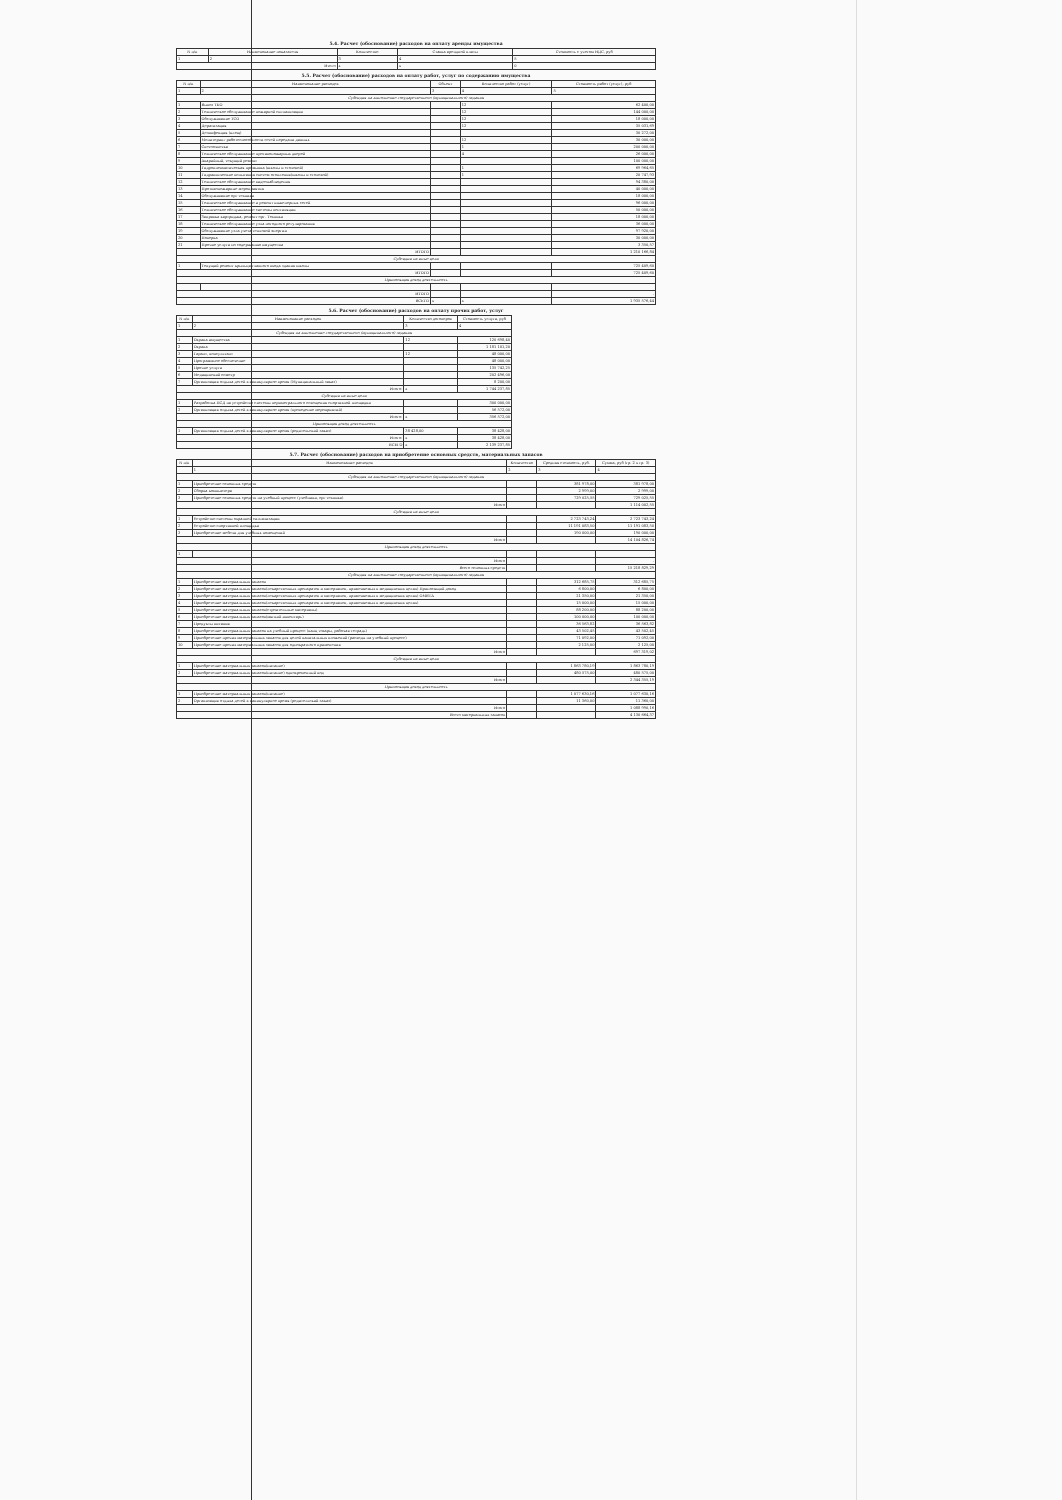5.4. Расчет (обоснование) расходов на оплату аренды имущества
| N п/п | Наименование показателя | Количество | Ставка арендной платы | Стоимость с учетом НДС, руб |
| --- | --- | --- | --- | --- |
| 1 | 2 | 3 | 4 | 5 |
| Итого | | x | x | 0 |
5.5. Расчет (обоснование) расходов на оплату работ, услуг по содержанию имущества
| N п/п | Наименование расходов | Объект | Количество работ (услуг) | Стоимость работ (услуг), руб |
| --- | --- | --- | --- | --- |
| 1 | 2 | 3 | 4 | 5 |
| Субсидия на выполнение государственного (муниципального) задания | | | | |
| 1 | Вывоз ТБО | | 12 | 62 400,00 |
| 2 | Техническое обслуживание пожарной сигнализации | | 12 | 144 000,00 |
| 3 | Обслуживание ТСО | | 12 | 18 000,00 |
| 4 | Дератизация | | 12 | 35 031,69 |
| 5 | Дезинфекция (клещ) | | | 30 272,00 |
| 6 | Мониторинг работоспособности сетей передачи данных | | 12 | 30 000,00 |
| 7 | Светоочистка | | 1 | 200 000,00 |
| 8 | Техническое обслуживание противопожарных дверей | | 4 | 26 000,00 |
| 9 | Аварийный, текущий ремонт | | | 100 000,00 |
| 10 | Гидропневматическая промывка (школы и столовой) | | 1 | 69 964,65 |
| 11 | Гидравлические испытания систем отопления(школы и столовой) | | 1 | 20 747,93 |
| 12 | Техническое обслуживание видеонаблюдения | | | 94 380,00 |
| 13 | Противопожарные мероприятия | | | 40 000,00 |
| 14 | Обслуживание орг техники | | | 18 000,00 |
| 15 | Техническое обслуживание и ремонт инженерных сетей | | | 96 000,00 |
| 16 | Техническое обслуживание системы вентиляции | | | 50 000,00 |
| 17 | Заправка картриджа, ремонт орг. Техники | | | 18 000,00 |
| 18 | Техническое обслуживание узла погодного регулирования | | | 36 000,00 |
| 19 | Обслуживание узла учета тепловой энергии | | | 97 920,00 |
| 20 | Поверка | | | 30 000,00 |
| 21 | Прочие услуги по содержанию имущества | | | 3 350,57 |
| ИТОГО | | | | 1 210 166,84 |
| Субсидии на иные цели | | | | |
| 1 | Текущий ремонт крыльца главного входа здания школы | | | 725 409,60 |
| ИТОГО | | | | 725 409,60 |
| Приносящая доход деятельность | | | | |
| ИТОГО | | | | - |
| ВСЕГО | | x | x | 1 935 576,44 |
5.6. Расчет (обоснование) расходов на оплату прочих работ, услуг
| N п/п | Наименование расходов | Количество договоров | Стоимость услуги, руб |
| --- | --- | --- | --- |
| 1 | 2 | 3 | 4 |
| Субсидия на выполнение государственного (муниципального) задания | | | |
| 1 | Охрана имущества | 12 | 120 698,40 |
| 2 | Охрана | | 1 181 101,20 |
| 3 | Гарант, консультант | 12 | 48 000,00 |
| 4 | Программное обеспечение | | 48 000,00 |
| 5 | Прочие услуги | | 135 742,25 |
| 6 | Медицинский осмотр | | 202 496,00 |
| 7 | Организация отдыха детей в каникулярное время (Муниципальный заказ) | | 8 200,00 |
| Итого: | | x | 1 744 237,85 |
| Субсидии на иные цели | | | |
| 1 | Разработка ПСД на устройство системы периметрального освещения спортивной площадки | | 300 000,00 |
| 2 | Организация отдыха детей в каникулярное время (проведение мероприятий) | | 56 572,00 |
| Итого: | | x | 356 572,00 |
| Приносящая доход деятельность | | | |
| 1 | Организация отдыха детей в каникулярное время (родительский заказ) | 38 428,00 | 38 428,00 |
| Итого: | | x | 38 428,00 |
| ВСЕГО | | x | 2 139 237,85 |
5.7. Расчет (обоснование) расходов на приобретение основных средств, материальных запасов
| N п/п | Наименование расходов | Количество | Средняя стоимость, руб. | Сумма, руб (гр. 2 x гр. 3) |
| --- | --- | --- | --- | --- |
| | 1 | 2 | 3 | 4 |
| Субсидия на выполнение государственного (муниципального) задания | | | | |
| 1 | Приобретение основных средств | | 381 978,00 | 381 978,00 |
| 2 | Сборка компьютера | | 2 999,00 | 2 999,00 |
| 3 | Приобретение основных средств на учебный процесс (учебники, орг техника) | | 729 025,55 | 729 025,55 |
| Итого | | | | 1 114 002,55 |
| Субсидии на иные цели | | | | |
| 1 | Устройство системы охранной сигнализации | | 2 723 743,24 | 2 723 743,24 |
| 2 | Устройство спортивной площадки | | 11 191 083,50 | 11 191 083,50 |
| 3 | Приобретение мебели для учебных помещений | | 190 000,00 | 190 000,00 |
| Итого | | | | 14 104 826,74 |
| Приносящая доход деятельность | | | | |
| 1 | | | | |
| Итого | | | | - |
| Всего основных средств | | | | 15 218 829,29 |
| Субсидия на выполнение государственного (муниципального) задания | | | | |
| 1 | Приобретение материальных запасов | | 312 685,75 | 312 685,75 |
| 2 | Приобретение материальных запасов(лекарственных препаратов и материалов, применяемых в медицинских целях) Приносящий доход | | 6 800,00 | 6 800,00 |
| 3 | Приобретение материальных запасов(лекарственных препаратов и материалов, применяемых в медицинских целях) ОМВТА | | 21 350,00 | 21 350,00 |
| 4 | Приобретение материальных запасов(лекарственных препаратов и материалов, применяемых в медицинских целях) | | 15 000,00 | 15 000,00 |
| 5 | Приобретение материальных запасов(строительные материалы) | | 88 200,00 | 88 200,00 |
| 6 | Приобретение материальных запасов(мягкий инвентарь) | | 100 000,00 | 100 000,00 |
| 7 | Продукты питания | | 36 563,82 | 36 563,82 |
| 8 | Приобретение материальных запасов на учебный процесс (канц товары, рабочая тетрадь) | | 43 502,45 | 43 502,45 |
| 9 | Приобретение прочих материальных запасов для целей капитальных вложений (расходы на учебный процесс) | | 71 092,00 | 71 092,00 |
| 10 | Приобретение прочих материальных запасов для однократного применения | | 2 125,00 | 2 125,00 |
| Итого | | | | 697 319,02 |
| Субсидии на иные цели | | | | |
| 1 | Приобретение материальных запасов(питание) | | 1 863 780,19 | 1 863 780,19 |
| 2 | Приобретение материальных запасов(питание) одновременный код | | 480 575,00 | 480 575,00 |
| Итого | | | | 2 344 355,19 |
| Приносящая доход деятельность | | | | |
| 1 | Приобретение материальных запасов(питание) | | 1 077 630,16 | 1 077 630,16 |
| 2 | Организация отдыха детей в каникулярное время (родительский заказ) | | 11 360,00 | 11 360,00 |
| Итого | | | | 1 088 990,16 |
| Всего материальных запасов | | | | 4 130 664,37 |